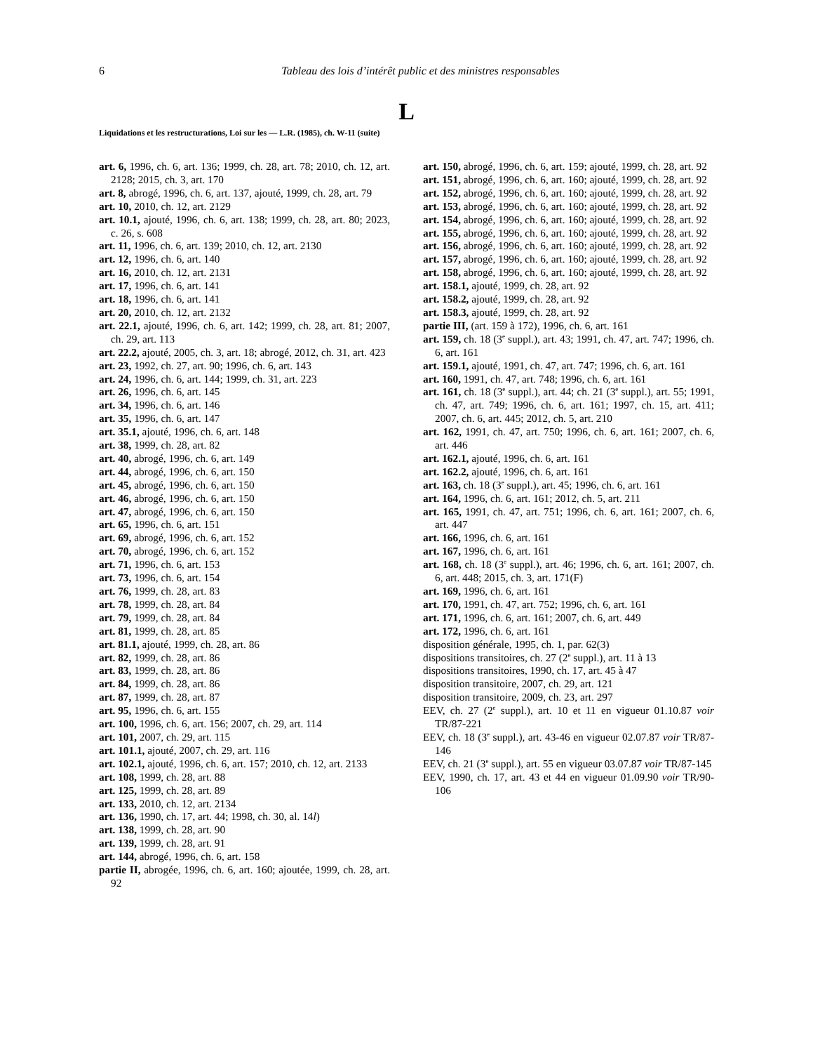6
Tableau des lois d’intérêt public et des ministres responsables
L
Liquidations et les restructurations, Loi sur les — L.R. (1985), ch. W-11 (suite)
art. 6, 1996, ch. 6, art. 136; 1999, ch. 28, art. 78; 2010, ch. 12, art. 2128; 2015, ch. 3, art. 170
art. 8, abrogé, 1996, ch. 6, art. 137, ajouté, 1999, ch. 28, art. 79
art. 10, 2010, ch. 12, art. 2129
art. 10.1, ajouté, 1996, ch. 6, art. 138; 1999, ch. 28, art. 80; 2023, c. 26, s. 608
art. 11, 1996, ch. 6, art. 139; 2010, ch. 12, art. 2130
art. 12, 1996, ch. 6, art. 140
art. 16, 2010, ch. 12, art. 2131
art. 17, 1996, ch. 6, art. 141
art. 18, 1996, ch. 6, art. 141
art. 20, 2010, ch. 12, art. 2132
art. 22.1, ajouté, 1996, ch. 6, art. 142; 1999, ch. 28, art. 81; 2007, ch. 29, art. 113
art. 22.2, ajouté, 2005, ch. 3, art. 18; abrogé, 2012, ch. 31, art. 423
art. 23, 1992, ch. 27, art. 90; 1996, ch. 6, art. 143
art. 24, 1996, ch. 6, art. 144; 1999, ch. 31, art. 223
art. 26, 1996, ch. 6, art. 145
art. 34, 1996, ch. 6, art. 146
art. 35, 1996, ch. 6, art. 147
art. 35.1, ajouté, 1996, ch. 6, art. 148
art. 38, 1999, ch. 28, art. 82
art. 40, abrogé, 1996, ch. 6, art. 149
art. 44, abrogé, 1996, ch. 6, art. 150
art. 45, abrogé, 1996, ch. 6, art. 150
art. 46, abrogé, 1996, ch. 6, art. 150
art. 47, abrogé, 1996, ch. 6, art. 150
art. 65, 1996, ch. 6, art. 151
art. 69, abrogé, 1996, ch. 6, art. 152
art. 70, abrogé, 1996, ch. 6, art. 152
art. 71, 1996, ch. 6, art. 153
art. 73, 1996, ch. 6, art. 154
art. 76, 1999, ch. 28, art. 83
art. 78, 1999, ch. 28, art. 84
art. 79, 1999, ch. 28, art. 84
art. 81, 1999, ch. 28, art. 85
art. 81.1, ajouté, 1999, ch. 28, art. 86
art. 82, 1999, ch. 28, art. 86
art. 83, 1999, ch. 28, art. 86
art. 84, 1999, ch. 28, art. 86
art. 87, 1999, ch. 28, art. 87
art. 95, 1996, ch. 6, art. 155
art. 100, 1996, ch. 6, art. 156; 2007, ch. 29, art. 114
art. 101, 2007, ch. 29, art. 115
art. 101.1, ajouté, 2007, ch. 29, art. 116
art. 102.1, ajouté, 1996, ch. 6, art. 157; 2010, ch. 12, art. 2133
art. 108, 1999, ch. 28, art. 88
art. 125, 1999, ch. 28, art. 89
art. 133, 2010, ch. 12, art. 2134
art. 136, 1990, ch. 17, art. 44; 1998, ch. 30, al. 14l)
art. 138, 1999, ch. 28, art. 90
art. 139, 1999, ch. 28, art. 91
art. 144, abrogé, 1996, ch. 6, art. 158
partie II, abrogée, 1996, ch. 6, art. 160; ajoutée, 1999, ch. 28, art. 92
art. 150, abrogé, 1996, ch. 6, art. 159; ajouté, 1999, ch. 28, art. 92
art. 151, abrogé, 1996, ch. 6, art. 160; ajouté, 1999, ch. 28, art. 92
art. 152, abrogé, 1996, ch. 6, art. 160; ajouté, 1999, ch. 28, art. 92
art. 153, abrogé, 1996, ch. 6, art. 160; ajouté, 1999, ch. 28, art. 92
art. 154, abrogé, 1996, ch. 6, art. 160; ajouté, 1999, ch. 28, art. 92
art. 155, abrogé, 1996, ch. 6, art. 160; ajouté, 1999, ch. 28, art. 92
art. 156, abrogé, 1996, ch. 6, art. 160; ajouté, 1999, ch. 28, art. 92
art. 157, abrogé, 1996, ch. 6, art. 160; ajouté, 1999, ch. 28, art. 92
art. 158, abrogé, 1996, ch. 6, art. 160; ajouté, 1999, ch. 28, art. 92
art. 158.1, ajouté, 1999, ch. 28, art. 92
art. 158.2, ajouté, 1999, ch. 28, art. 92
art. 158.3, ajouté, 1999, ch. 28, art. 92
partie III, (art. 159 à 172), 1996, ch. 6, art. 161
art. 159, ch. 18 (3<sup>e</sup> suppl.), art. 43; 1991, ch. 47, art. 747; 1996, ch. 6, art. 161
art. 159.1, ajouté, 1991, ch. 47, art. 747; 1996, ch. 6, art. 161
art. 160, 1991, ch. 47, art. 748; 1996, ch. 6, art. 161
art. 161, ch. 18 (3<sup>e</sup> suppl.), art. 44; ch. 21 (3<sup>e</sup> suppl.), art. 55; 1991, ch. 47, art. 749; 1996, ch. 6, art. 161; 1997, ch. 15, art. 411; 2007, ch. 6, art. 445; 2012, ch. 5, art. 210
art. 162, 1991, ch. 47, art. 750; 1996, ch. 6, art. 161; 2007, ch. 6, art. 446
art. 162.1, ajouté, 1996, ch. 6, art. 161
art. 162.2, ajouté, 1996, ch. 6, art. 161
art. 163, ch. 18 (3<sup>e</sup> suppl.), art. 45; 1996, ch. 6, art. 161
art. 164, 1996, ch. 6, art. 161; 2012, ch. 5, art. 211
art. 165, 1991, ch. 47, art. 751; 1996, ch. 6, art. 161; 2007, ch. 6, art. 447
art. 166, 1996, ch. 6, art. 161
art. 167, 1996, ch. 6, art. 161
art. 168, ch. 18 (3<sup>e</sup> suppl.), art. 46; 1996, ch. 6, art. 161; 2007, ch. 6, art. 448; 2015, ch. 3, art. 171(F)
art. 169, 1996, ch. 6, art. 161
art. 170, 1991, ch. 47, art. 752; 1996, ch. 6, art. 161
art. 171, 1996, ch. 6, art. 161; 2007, ch. 6, art. 449
art. 172, 1996, ch. 6, art. 161
disposition générale, 1995, ch. 1, par. 62(3)
dispositions transitoires, ch. 27 (2<sup>e</sup> suppl.), art. 11 à 13
dispositions transitoires, 1990, ch. 17, art. 45 à 47
disposition transitoire, 2007, ch. 29, art. 121
disposition transitoire, 2009, ch. 23, art. 297
EEV, ch. 27 (2<sup>e</sup> suppl.), art. 10 et 11 en vigueur 01.10.87 voir TR/87-221
EEV, ch. 18 (3<sup>e</sup> suppl.), art. 43-46 en vigueur 02.07.87 voir TR/87-146
EEV, ch. 21 (3<sup>e</sup> suppl.), art. 55 en vigueur 03.07.87 voir TR/87-145
EEV, 1990, ch. 17, art. 43 et 44 en vigueur 01.09.90 voir TR/90-106